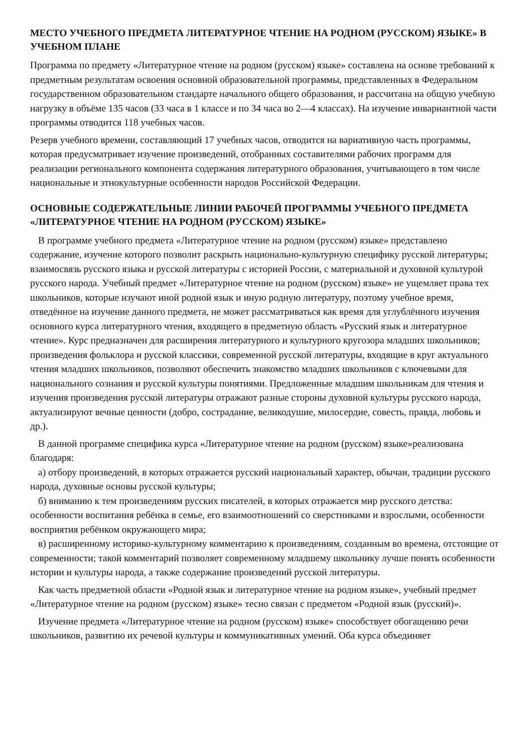МЕСТО УЧЕБНОГО ПРЕДМЕТА ЛИТЕРАТУРНОЕ ЧТЕНИЕ НА РОДНОМ (РУССКОМ) ЯЗЫКЕ» В УЧЕБНОМ ПЛАНЕ
Программа по предмету «Литературное чтение на родном (русском) языке» составлена на основе требований к предметным результатам освоения основной образовательной программы, представленных в Федеральном государственном образовательном стандарте начального общего образования, и рассчитана на общую учебную нагрузку в объёме 135 часов (33 часа в 1 классе и по 34 часа во 2—4 классах). На изучение инвариантной части программы отводится 118 учебных часов.
Резерв учебного времени, составляющий 17 учебных часов, отводится на вариативную часть программы, которая предусматривает изучение произведений, отобранных составителями рабочих программ для реализации регионального компонента содержания литературного образования, учитывающего в том числе национальные и этнокультурные особенности народов Российской Федерации.
ОСНОВНЫЕ СОДЕРЖАТЕЛЬНЫЕ ЛИНИИ РАБОЧЕЙ ПРОГРАММЫ УЧЕБНОГО ПРЕДМЕТА «ЛИТЕРАТУРНОЕ ЧТЕНИЕ НА РОДНОМ (РУССКОМ) ЯЗЫКЕ»
В программе учебного предмета «Литературное чтение на родном (русском) языке» представлено содержание, изучение которого позволит раскрыть национально-культурную специфику русской литературы; взаимосвязь русского языка и русской литературы с историей России, с материальной и духовной культурой русского народа. Учебный предмет «Литературное чтение на родном (русском) языке» не ущемляет права тех школьников, которые изучают иной родной язык и иную родную литературу, поэтому учебное время, отведённое на изучение данного предмета, не может рассматриваться как время для углублённого изучения основного курса литературного чтения, входящего в предметную область «Русский язык и литературное чтение». Курс предназначен для расширения литературного и культурного кругозора младших школьников; произведения фольклора и русской классики, современной русской литературы, входящие в круг актуального чтения младших школьников, позволяют обеспечить знакомство младших школьников с ключевыми для национального сознания и русской культуры понятиями. Предложенные младшим школьникам для чтения и изучения произведения русской литературы отражают разные стороны духовной культуры русского народа, актуализируют вечные ценности (добро, сострадание, великодушие, милосердие, совесть, правда, любовь и др.).
В данной программе специфика курса «Литературное чтение на родном (русском) языке»реализована благодаря:
а) отбору произведений, в которых отражается русский национальный характер, обычаи, традиции русского народа, духовные основы русской культуры;
б) вниманию к тем произведениям русских писателей, в которых отражается мир русского детства: особенности воспитания ребёнка в семье, его взаимоотношений со сверстниками и взрослыми, особенности восприятия ребёнком окружающего мира;
в) расширенному историко-культурному комментарию к произведениям, созданным во времена, отстоящие от современности; такой комментарий позволяет современному младшему школьнику лучше понять особенности истории и культуры народа, а также содержание произведений русской литературы.
Как часть предметной области «Родной язык и литературное чтение на родном языке», учебный предмет «Литературное чтение на родном (русском) языке» тесно связан с предметом «Родной язык (русский)».
Изучение предмета «Литературное чтение на родном (русском) языке» способствует обогащению речи школьников, развитию их речевой культуры и коммуникативных умений. Оба курса объединяет